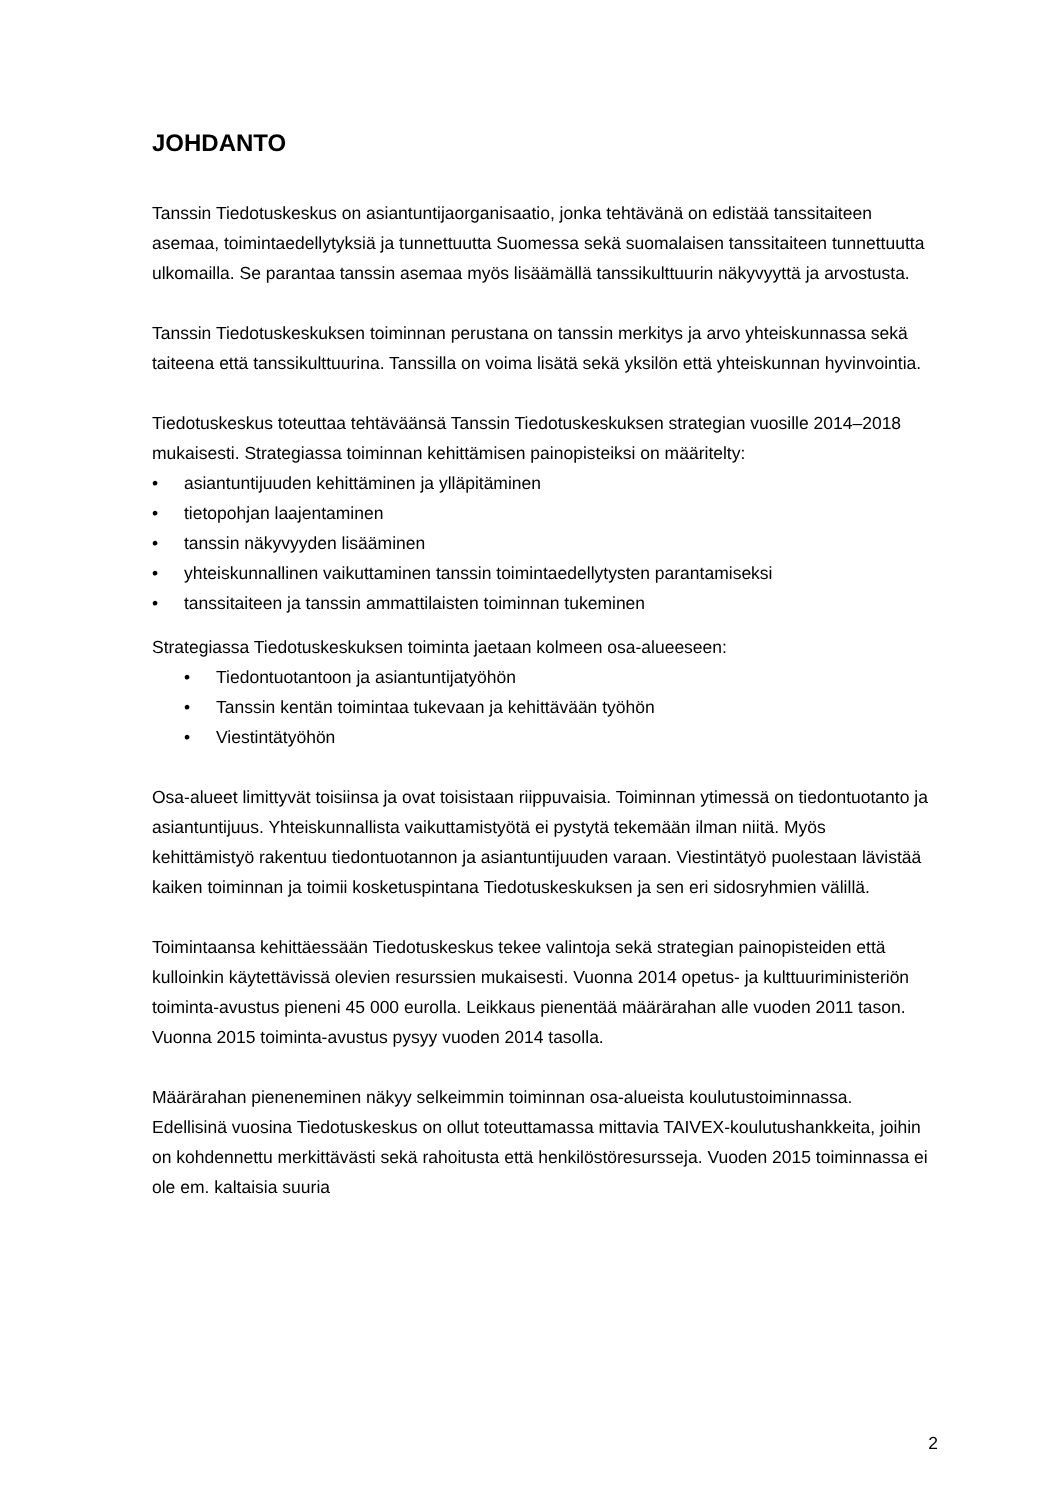JOHDANTO
Tanssin Tiedotuskeskus on asiantuntijaorganisaatio, jonka tehtävänä on edistää tanssitaiteen asemaa, toimintaedellytyksiä ja tunnettuutta Suomessa sekä suomalaisen tanssitaiteen tunnettuutta ulkomailla. Se parantaa tanssin asemaa myös lisäämällä tanssikulttuurin näkyvyyttä ja arvostusta.
Tanssin Tiedotuskeskuksen toiminnan perustana on tanssin merkitys ja arvo yhteiskunnassa sekä taiteena että tanssikulttuurina. Tanssilla on voima lisätä sekä yksilön että yhteiskunnan hyvinvointia.
Tiedotuskeskus toteuttaa tehtäväänsä Tanssin Tiedotuskeskuksen strategian vuosille 2014–2018 mukaisesti. Strategiassa toiminnan kehittämisen painopisteiksi on määritelty:
• asiantuntijuuden kehittäminen ja ylläpitäminen
• tietopohjan laajentaminen
• tanssin näkyvyyden lisääminen
• yhteiskunnallinen vaikuttaminen tanssin toimintaedellytysten parantamiseksi
• tanssitaiteen ja tanssin ammattilaisten toiminnan tukeminen
Strategiassa Tiedotuskeskuksen toiminta jaetaan kolmeen osa-alueeseen:
• Tiedontuotantoon ja asiantuntijatyöhön
• Tanssin kentän toimintaa tukevaan ja kehittävään työhön
• Viestintätyöhön
Osa-alueet limittyvät toisiinsa ja ovat toisistaan riippuvaisia. Toiminnan ytimessä on tiedontuotanto ja asiantuntijuus. Yhteiskunnallista vaikuttamistyötä ei pystytä tekemään ilman niitä. Myös kehittämistyö rakentuu tiedontuotannon ja asiantuntijuuden varaan. Viestintätyö puolestaan lävistää kaiken toiminnan ja toimii kosketuspintana Tiedotuskeskuksen ja sen eri sidosryhmien välillä.
Toimintaansa kehittäessään Tiedotuskeskus tekee valintoja sekä strategian painopisteiden että kulloinkin käytettävissä olevien resurssien mukaisesti. Vuonna 2014 opetus- ja kulttuuriministeriön toiminta-avustus pieneni 45 000 eurolla. Leikkaus pienentää määrärahan alle vuoden 2011 tason. Vuonna 2015 toiminta-avustus pysyy vuoden 2014 tasolla.
Määrärahan pieneneminen näkyy selkeimmin toiminnan osa-alueista koulutustoiminnassa. Edellisinä vuosina Tiedotuskeskus on ollut toteuttamassa mittavia TAIVEX-koulutushankkeita, joihin on kohdennettu merkittävästi sekä rahoitusta että henkilöstöresursseja. Vuoden 2015 toiminnassa ei ole em. kaltaisia suuria
2